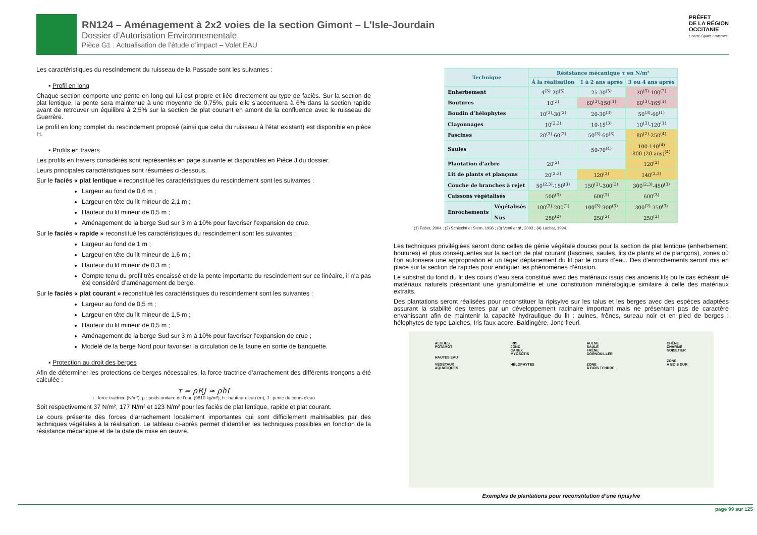RN124 – Aménagement à 2x2 voies de la section Gimont – L’Isle-Jourdain
Dossier d’Autorisation Environnementale
Pièce G1 : Actualisation de l’étude d’impact – Volet EAU
PRÉFET
DE LA RÉGION
OCCITANIE
Liberté Égalité Fraternité
Les caractéristiques du rescindement du ruisseau de la Passade sont les suivantes :
▪ Profil en long
Chaque section comporte une pente en long qui lui est propre et liée directement au type de faciès. Sur la section de plat lentique, la pente sera maintenue à une moyenne de 0,75%, puis elle s’accentuera à 6% dans la section rapide avant de retrouver un équilibre à 2,5% sur la section de plat courant en amont de la confluence avec le ruisseau de Guerrère.
Le profil en long complet du rescindement proposé (ainsi que celui du ruisseau à l’état existant) est disponible en pièce H.
▪ Profils en travers
Les profils en travers considérés sont représentés en page suivante et disponibles en Pièce J du dossier.
Leurs principales caractéristiques sont résumées ci-dessous.
Sur le faciès « plat lentique » reconstitué les caractéristiques du rescindement sont les suivantes :
Largeur au fond de 0,6 m ;
Largeur en tête du lit mineur de 2,1 m ;
Hauteur du lit mineur de 0,5 m ;
Aménagement de la berge Sud sur 3 m à 10% pour favoriser l’expansion de crue.
Sur le faciès « rapide » reconstitué les caractéristiques du rescindement sont les suivantes :
Largeur au fond de 1 m ;
Largeur en tête du lit mineur de 1,6 m ;
Hauteur du lit mineur de 0,3 m ;
Compte tenu du profil très encaissé et de la pente importante du rescindement sur ce linéaire, il n’a pas été considéré d’aménagement de berge.
Sur le faciès « plat courant » reconstitué les caractéristiques du rescindement sont les suivantes :
Largeur au fond de 0,5 m ;
Largeur en tête du lit mineur de 1,5 m ;
Hauteur du lit mineur de 0,5 m ;
Aménagement de la berge Sud sur 3 m à 10% pour favoriser l’expansion de crue ;
Modelé de la berge Nord pour favoriser la circulation de la faune en sortie de banquette.
▪ Protection au droit des berges
Afin de déterminer les protections de berges nécessaires, la force tractrice d’arrachement des différents tronçons a été calculée :
τ = ρRJ ≃ ρhI
τ : force tractrice (N/m²), ρ : poids unitaire de l'eau (9810 kg/m³), h : hauteur d'eau (m), J : pente du cours d'eau
Soit respectivement 37 N/m², 177 N/m² et 123 N/m² pour les faciès de plat lentique, rapide et plat courant.
Le cours présente des forces d’arrachement localement importantes qui sont difficilement maitrisables par des techniques végétales à la réalisation. Le tableau ci-après permet d’identifier les techniques possibles en fonction de la résistance mécanique et de la date de mise en œuvre.
| Technique | | Résistance mécanique τ en N/m² | | |
| --- | --- | --- | --- | --- |
| | | À la réalisation | 1 à 2 ans après | 3 ou 4 ans après |
| Enherbement | | 4<sup>(3)</sup>-20<sup>(3)</sup> | 25-30<sup>(3)</sup> | 30<sup>(3)</sup>-100<sup>(2)</sup> |
| Boutures | | 10<sup>(3)</sup> | 60<sup>(3)</sup>-150<sup>(1)</sup> | 60<sup>(3)</sup>-165<sup>(1)</sup> |
| Boudin d’hélophytes | | 10<sup>(3)</sup>-30<sup>(2)</sup> | 20-30<sup>(3)</sup> | 50<sup>(3)</sup>-60<sup>(1)</sup> |
| Clayonnages | | 10<sup>(2,3)</sup> | 10-15<sup>(3)</sup> | 10<sup>(3)</sup>-120<sup>(1)</sup> |
| Fascines | | 20<sup>(3)</sup>-60<sup>(2)</sup> | 50<sup>(3)</sup>-60<sup>(3)</sup> | 80<sup>(2)</sup>-250<sup>(4)</sup> |
| Saules | | | 50-70<sup>(4)</sup> | 100-140<sup>(4)</sup> 800 (20 ans)<sup>(4)</sup> |
| Plantation d’arbre | | 20<sup>(2)</sup> | | 120<sup>(2)</sup> |
| Lit de plants et plançons | | 20<sup>(2,3)</sup> | 120<sup>(3)</sup> | 140<sup>(2,3)</sup> |
| Couche de branches à rejet | | 50<sup>(2,3)</sup>-150<sup>(3)</sup> | 150<sup>(3)</sup>–300<sup>(3)</sup> | 300<sup>(2,3)</sup>-450<sup>(3)</sup> |
| Caissons végétalisés | | 500<sup>(3)</sup> | 600<sup>(3)</sup> | 600<sup>(3)</sup> |
| Enrochements | Végétalisés | 100<sup>(3)</sup>-200<sup>(2)</sup> | 100<sup>(3)</sup>-300<sup>(3)</sup> | 300<sup>(2)</sup>-350<sup>(3)</sup> |
| | Nus | 250<sup>(2)</sup> | 250<sup>(2)</sup> | 250<sup>(2)</sup> |
(1) Faber, 2004 ; (2) Schiechtl et Stern, 1996 ; (3) Venti et al., 2003 ; (4) Lachat, 1994.
Les techniques privilégiées seront donc celles de génie végétale douces pour la section de plat lentique (enherbement, boutures) et plus conséquentes sur la section de plat courant (fascines, saules, lits de plants et de plançons), zones où l’on autorisera une appropriation et un léger déplacement du lit par le cours d’eau. Des d’enrochements seront mis en place sur la section de rapides pour endiguer les phénomènes d’érosion.
Le substrat du fond du lit des cours d’eau sera constitué avec des matériaux issus des anciens lits ou le cas échéant de matériaux naturels présentant une granulométrie et une constitution minéralogique similaire à celle des matériaux extraits.
Des plantations seront réalisées pour reconstituer la ripisylve sur les talus et les berges avec des espèces adaptées assurant la stabilité des terres par un développement racinaire important mais ne présentant pas de caractère envahissant afin de maintenir la capacité hydraulique du lit : aulnes, frênes, sureau noir et en pied de berges : hélophytes de type Laiches, Iris faux acore, Baldingère, Jonc fleuri.
ALGUES
POTAMOT
HAUTES EAU
VÉGÉTAUX
AQUATIQUES
IRIS
JONC
CAREX
MYOSOTIS
HÉLOPHYTES
AULNE
SAULE
FRÊNE
CORNOUILLER
ZONE
À BOIS TENDRE
CHÊNE
CHARME
NOISETIER
ZONE
À BOIS DUR
Exemples de plantations pour reconstitution d’une ripisylve
page 99 sur 125